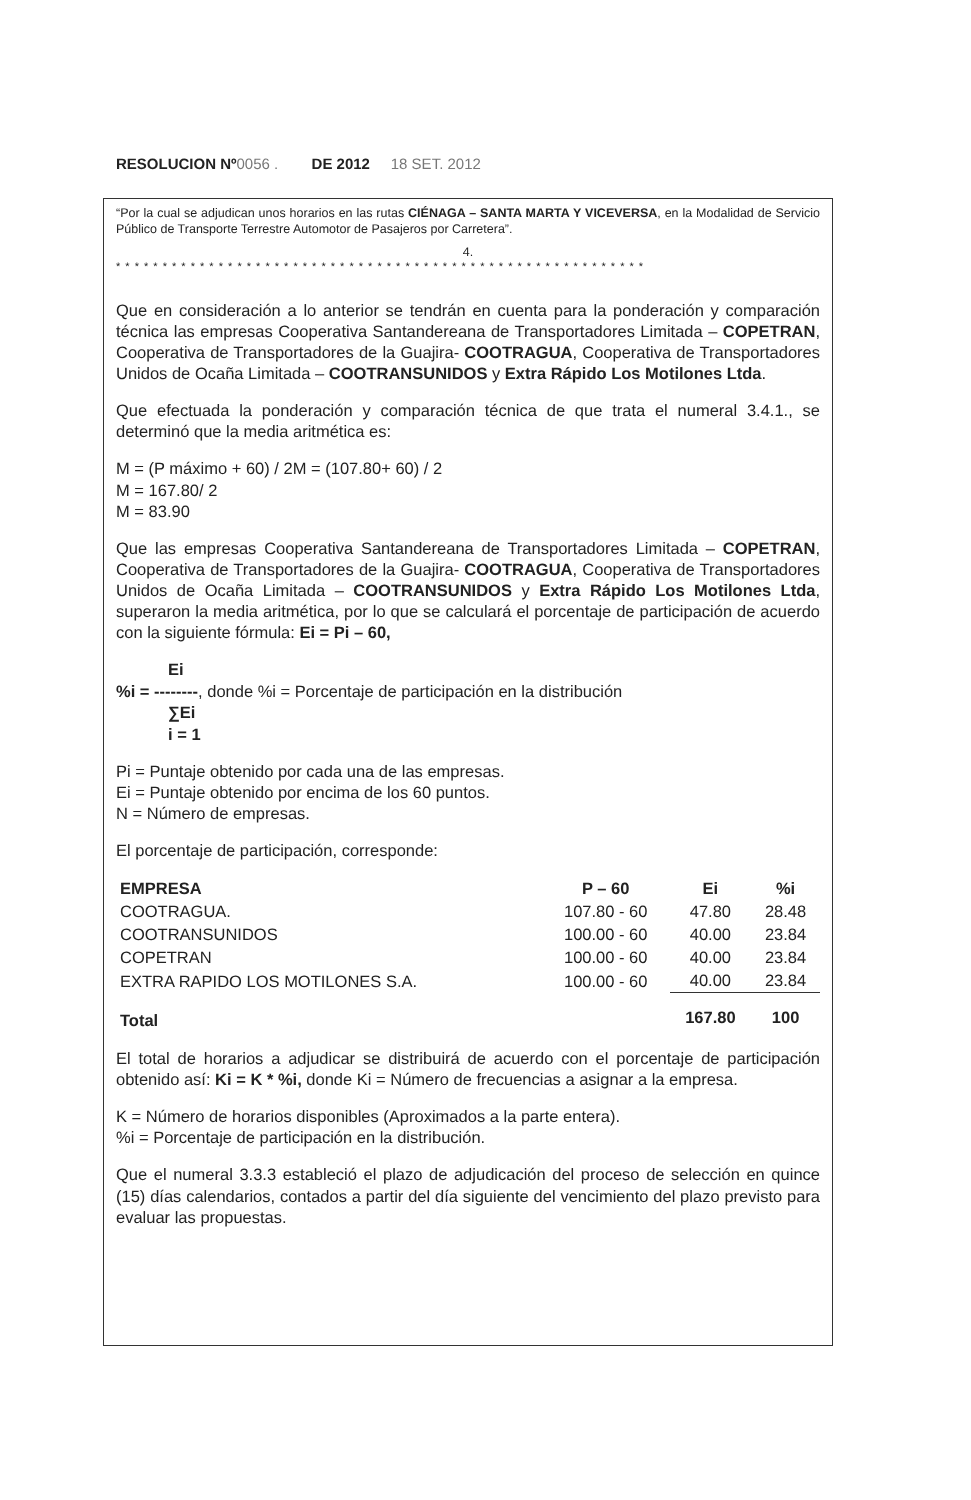RESOLUCION Nº0056 . DE 2012 18 SET. 2012
“Por la cual se adjudican unos horarios en las rutas CIÉNAGA – SANTA MARTA Y VICEVERSA, en la Modalidad de Servicio Público de Transporte Terrestre Automotor de Pasajeros por Carretera”.
4.
* * * * * * * * * * * * * * * * * * * * * * * * * * * * * * * * * * * * * * * * * * * * * * * * * * * * * * * * *
Que en consideración a lo anterior se tendrán en cuenta para la ponderación y comparación técnica las empresas Cooperativa Santandereana de Transportadores Limitada – COPETRAN, Cooperativa de Transportadores de la Guajira- COOTRAGUA, Cooperativa de Transportadores Unidos de Ocaña Limitada – COOTRANSUNIDOS y Extra Rápido Los Motilones Ltda.
Que efectuada la ponderación y comparación técnica de que trata el numeral 3.4.1., se determinó que la media aritmética es:
M = (P máximo + 60) / 2M = (107.80+ 60) / 2
M = 167.80/ 2
M = 83.90
Que las empresas Cooperativa Santandereana de Transportadores Limitada – COPETRAN, Cooperativa de Transportadores de la Guajira- COOTRAGUA, Cooperativa de Transportadores Unidos de Ocaña Limitada – COOTRANSUNIDOS y Extra Rápido Los Motilones Ltda, superaron la media aritmética, por lo que se calculará el porcentaje de participación de acuerdo con la siguiente fórmula: Ei = Pi – 60,
Ei
%i = --------, donde %i = Porcentaje de participación en la distribución
∑Ei
i = 1
Pi = Puntaje obtenido por cada una de las empresas.
Ei = Puntaje obtenido por encima de los 60 puntos.
N = Número de empresas.
El porcentaje de participación, corresponde:
| EMPRESA | P – 60 | Ei | %i |
| --- | --- | --- | --- |
| COOTRAGUA. | 107.80 - 60 | 47.80 | 28.48 |
| COOTRANSUNIDOS | 100.00 - 60 | 40.00 | 23.84 |
| COPETRAN | 100.00 - 60 | 40.00 | 23.84 |
| EXTRA RAPIDO LOS MOTILONES S.A. | 100.00 - 60 | 40.00 | 23.84 |
| Total | | 167.80 | 100 |
El total de horarios a adjudicar se distribuirá de acuerdo con el porcentaje de participación obtenido así: Ki = K * %i, donde Ki = Número de frecuencias a asignar a la empresa.
K = Número de horarios disponibles (Aproximados a la parte entera).
%i = Porcentaje de participación en la distribución.
Que el numeral 3.3.3 estableció el plazo de adjudicación del proceso de selección en quince (15) días calendarios, contados a partir del día siguiente del vencimiento del plazo previsto para evaluar las propuestas.